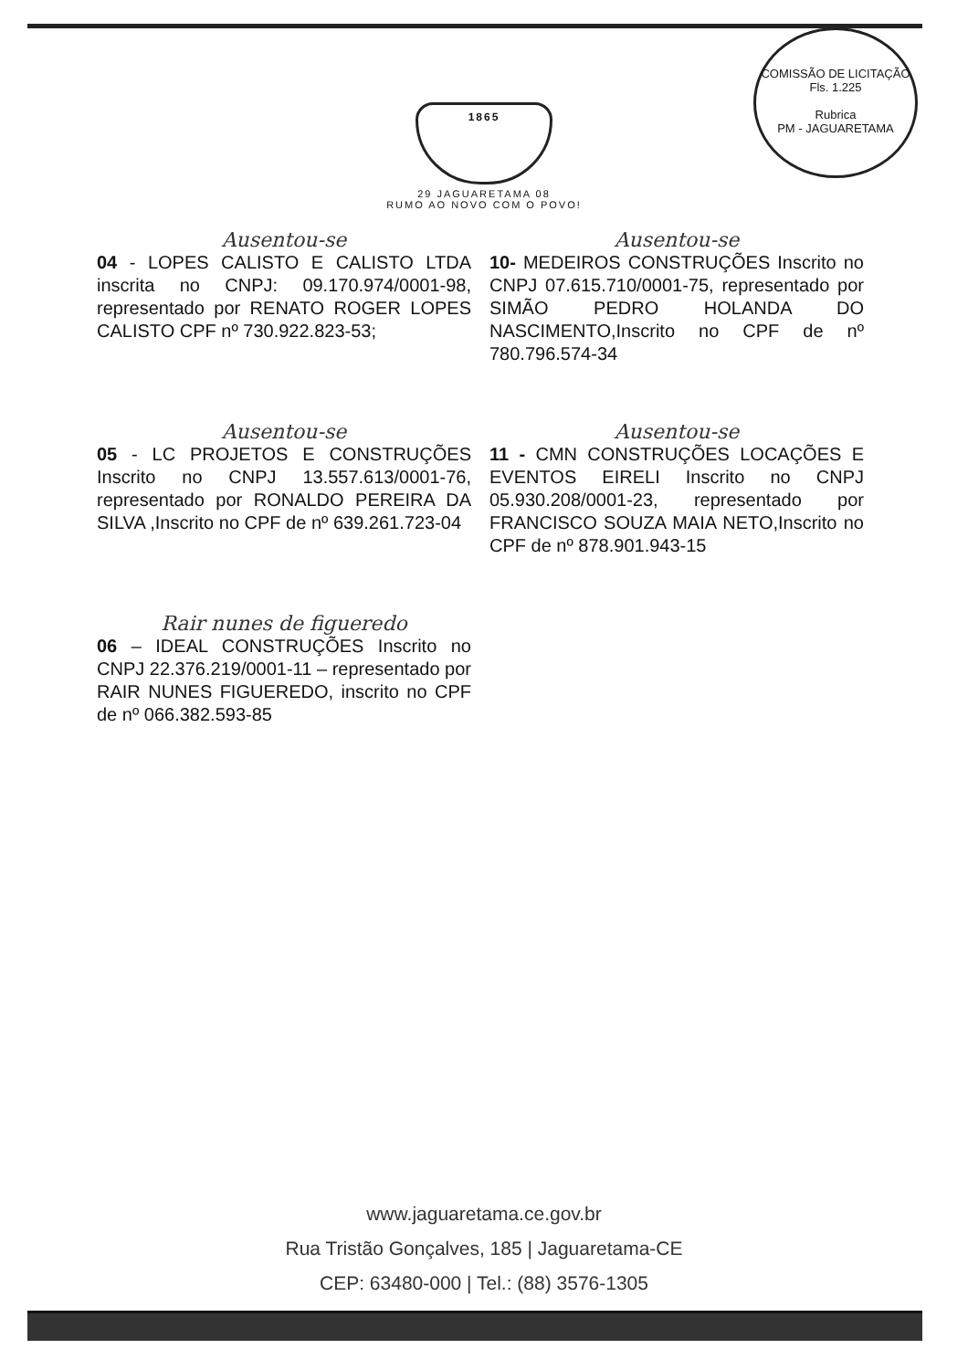1865
29 JAGUARETAMA 08
RUMO AO NOVO COM O POVO!
COMISSÃO DE LICITAÇÃO
Fls. 1.225
Rubrica
PM - JAGUARETAMA
Ausentou-se
04 - LOPES CALISTO E CALISTO LTDA inscrita no CNPJ: 09.170.974/0001-98, representado por RENATO ROGER LOPES CALISTO CPF nº 730.922.823-53;
Ausentou-se
10- MEDEIROS CONSTRUÇÕES Inscrito no CNPJ 07.615.710/0001-75, representado por SIMÃO PEDRO HOLANDA DO NASCIMENTO,Inscrito no CPF de nº 780.796.574-34
Ausentou-se
05 - LC PROJETOS E CONSTRUÇÕES Inscrito no CNPJ 13.557.613/0001-76, representado por RONALDO PEREIRA DA SILVA ,Inscrito no CPF de nº 639.261.723-04
Ausentou-se
11 - CMN CONSTRUÇÕES LOCAÇÕES E EVENTOS EIRELI Inscrito no CNPJ 05.930.208/0001-23, representado por FRANCISCO SOUZA MAIA NETO,Inscrito no CPF de nº 878.901.943-15
Rair nunes de figueredo
06 – IDEAL CONSTRUÇÕES Inscrito no CNPJ 22.376.219/0001-11 – representado por RAIR NUNES FIGUEREDO, inscrito no CPF de nº 066.382.593-85
www.jaguaretama.ce.gov.br
Rua Tristão Gonçalves, 185 | Jaguaretama-CE
CEP: 63480-000 | Tel.: (88) 3576-1305